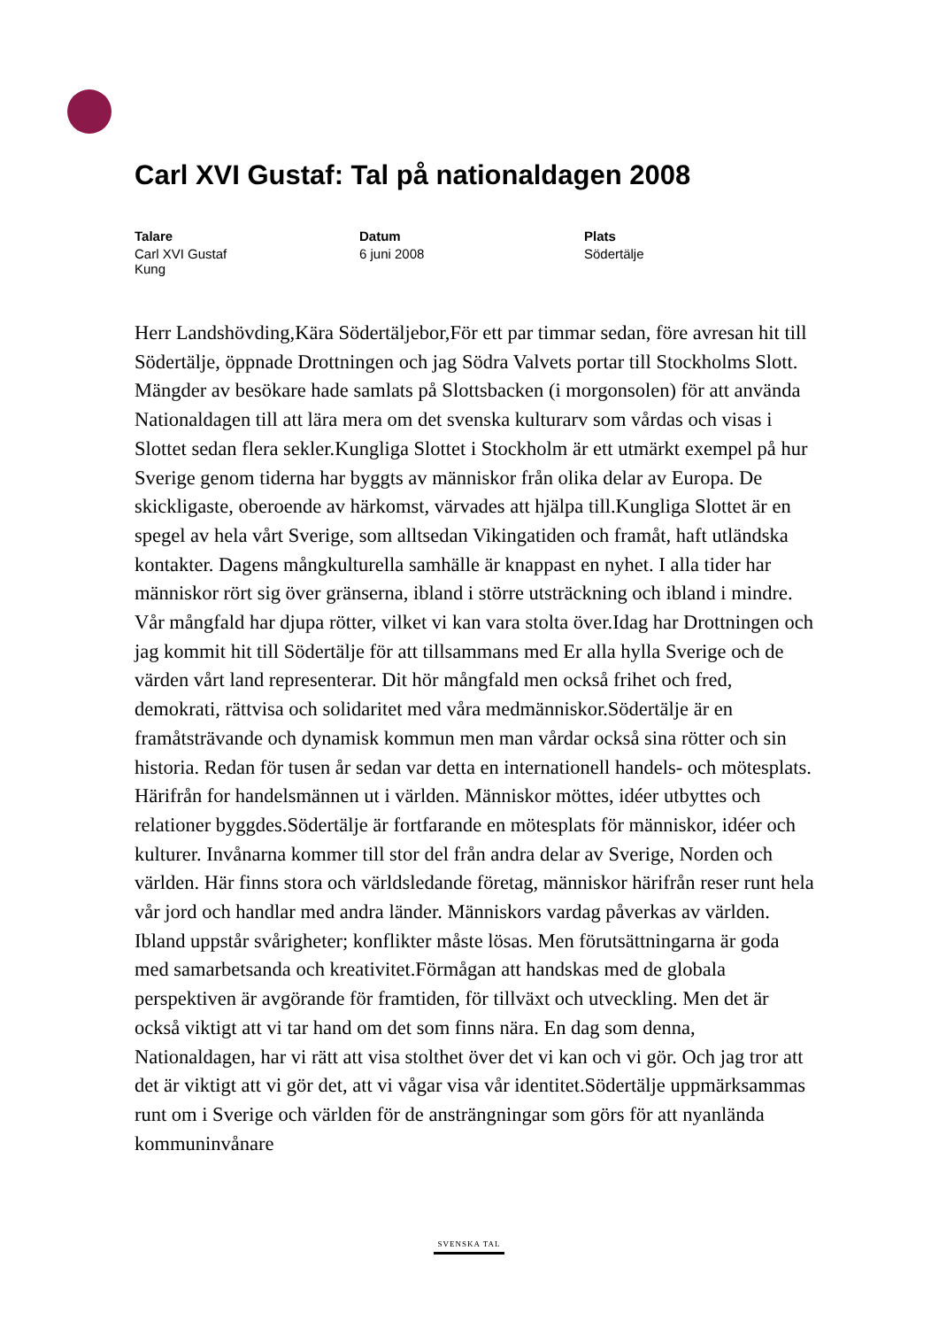Carl XVI Gustaf: Tal på nationaldagen 2008
Talare
Carl XVI Gustaf
Kung
Datum
6 juni 2008
Plats
Södertälje
Herr Landshövding,Kära Södertäljebor,För ett par timmar sedan, före avresan hit till Södertälje, öppnade Drottningen och jag Södra Valvets portar till Stockholms Slott. Mängder av besökare hade samlats på Slottsbacken (i morgonsolen) för att använda Nationaldagen till att lära mera om det svenska kulturarv som vårdas och visas i Slottet sedan flera sekler.Kungliga Slottet i Stockholm är ett utmärkt exempel på hur Sverige genom tiderna har byggts av människor från olika delar av Europa. De skickligaste, oberoende av härkomst, värvades att hjälpa till.Kungliga Slottet är en spegel av hela vårt Sverige, som alltsedan Vikingatiden och framåt, haft utländska kontakter. Dagens mångkulturella samhälle är knappast en nyhet. I alla tider har människor rört sig över gränserna, ibland i större utsträckning och ibland i mindre. Vår mångfald har djupa rötter, vilket vi kan vara stolta över.Idag har Drottningen och jag kommit hit till Södertälje för att tillsammans med Er alla hylla Sverige och de värden vårt land representerar. Dit hör mångfald men också frihet och fred, demokrati, rättvisa och solidaritet med våra medmänniskor.Södertälje är en framåtsträvande och dynamisk kommun men man vårdar också sina rötter och sin historia. Redan för tusen år sedan var detta en internationell handels- och mötesplats. Härifrån for handelsmännen ut i världen. Människor möttes, idéer utbyttes och relationer byggdes.Södertälje är fortfarande en mötesplats för människor, idéer och kulturer. Invånarna kommer till stor del från andra delar av Sverige, Norden och världen. Här finns stora och världsledande företag, människor härifrån reser runt hela vår jord och handlar med andra länder. Människors vardag påverkas av världen. Ibland uppstår svårigheter; konflikter måste lösas. Men förutsättningarna är goda med samarbetsanda och kreativitet.Förmågan att handskas med de globala perspektiven är avgörande för framtiden, för tillväxt och utveckling. Men det är också viktigt att vi tar hand om det som finns nära. En dag som denna, Nationaldagen, har vi rätt att visa stolthet över det vi kan och vi gör. Och jag tror att det är viktigt att vi gör det, att vi vågar visa vår identitet.Södertälje uppmärksammas runt om i Sverige och världen för de ansträngningar som görs för att nyanlända kommuninvånare
SVENSKA TAL